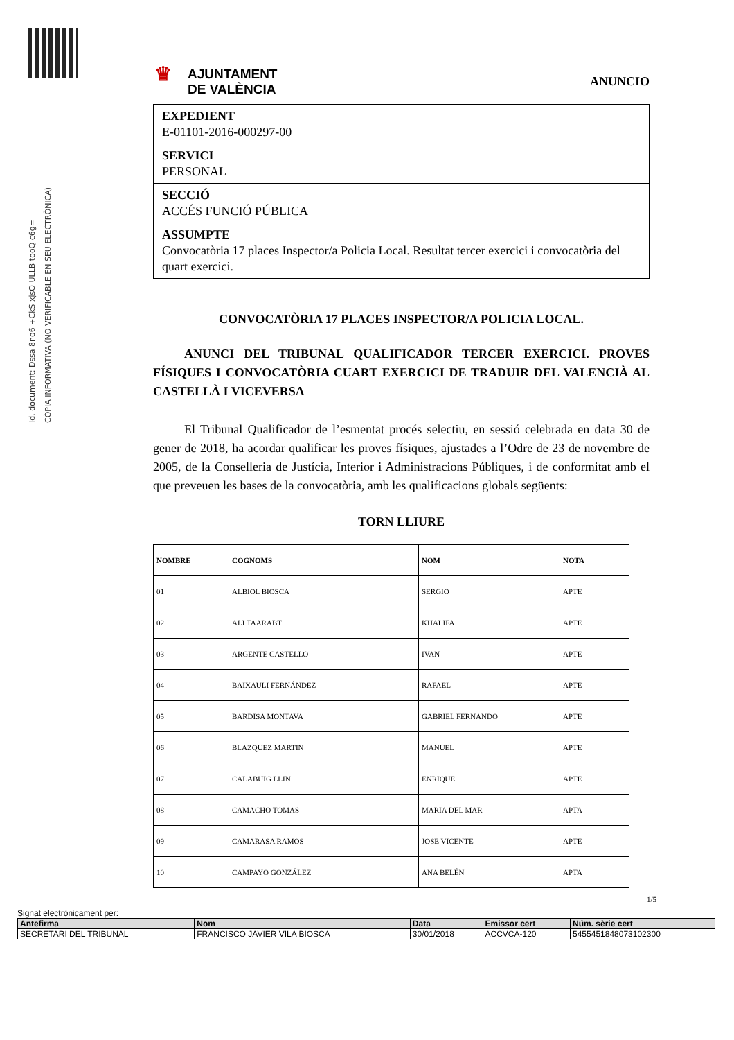Id. document: Dssa 8no6 +CkS xjsO ULLB tooQ c6g=
CÒPIA INFORMATIVA (NO VERIFICABLE EN SEU ELECTRÒNICA)
♛ AJUNTAMENT
DE VALÈNCIA
ANUNCIO
EXPEDIENT
E-01101-2016-000297-00
SERVICI
PERSONAL
SECCIÓ
ACCÉS FUNCIÓ PÚBLICA
ASSUMPTE
Convocatòria 17 places Inspector/a Policia Local. Resultat tercer exercici i convocatòria del quart exercici.
CONVOCATÒRIA 17 PLACES INSPECTOR/A POLICIA LOCAL.
ANUNCI DEL TRIBUNAL QUALIFICADOR TERCER EXERCICI. PROVES FÍSIQUES I CONVOCATÒRIA CUART EXERCICI DE TRADUIR DEL VALENCIÀ AL CASTELLÀ I VICEVERSA
El Tribunal Qualificador de l’esmentat procés selectiu, en sessió celebrada en data 30 de gener de 2018, ha acordar qualificar les proves físiques, ajustades a l’Odre de 23 de novembre de 2005, de la Conselleria de Justícia, Interior i Administracions Públiques, i de conformitat amb el que preveuen les bases de la convocatòria, amb les qualificacions globals següents:
TORN LLIURE
| NOMBRE | COGNOMS | NOM | NOTA |
| --- | --- | --- | --- |
| 01 | ALBIOL BIOSCA | SERGIO | APTE |
| 02 | ALI TAARABT | KHALIFA | APTE |
| 03 | ARGENTE CASTELLO | IVAN | APTE |
| 04 | BAIXAULI FERNÁNDEZ | RAFAEL | APTE |
| 05 | BARDISA MONTAVA | GABRIEL FERNANDO | APTE |
| 06 | BLAZQUEZ MARTIN | MANUEL | APTE |
| 07 | CALABUIG LLIN | ENRIQUE | APTE |
| 08 | CAMACHO TOMAS | MARIA DEL MAR | APTA |
| 09 | CAMARASA RAMOS | JOSE VICENTE | APTE |
| 10 | CAMPAYO GONZÁLEZ | ANA BELÉN | APTA |
1/5
Signat electrònicament per:
| Antefirma | Nom | Data | Emissor cert | Núm. sèrie cert |
| --- | --- | --- | --- | --- |
| SECRETARI DEL TRIBUNAL | FRANCISCO JAVIER VILA BIOSCA | 30/01/2018 | ACCVCA-120 | 5455451848073102300 |